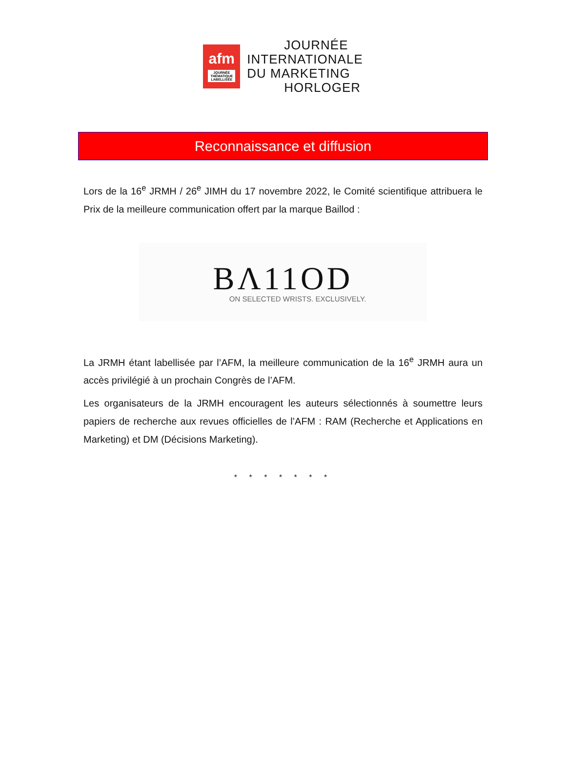afm
JOURNÉE THÉMATIQUE LABELLISÉE
JOURNÉE
INTERNATIONALE
DU MARKETING
HORLOGER
Reconnaissance et diffusion
Lors de la 16<sup>e</sup> JRMH / 26<sup>e</sup> JIMH du 17 novembre 2022, le Comité scientifique attribuera le Prix de la meilleure communication offert par la marque Baillod :
BΛ11OD
ON SELECTED WRISTS. EXCLUSIVELY.
La JRMH étant labellisée par l’AFM, la meilleure communication de la 16<sup>e</sup> JRMH aura un accès privilégié à un prochain Congrès de l’AFM.
Les organisateurs de la JRMH encouragent les auteurs sélectionnés à soumettre leurs papiers de recherche aux revues officielles de l’AFM : RAM (Recherche et Applications en Marketing) et DM (Décisions Marketing).
* * * * * * *